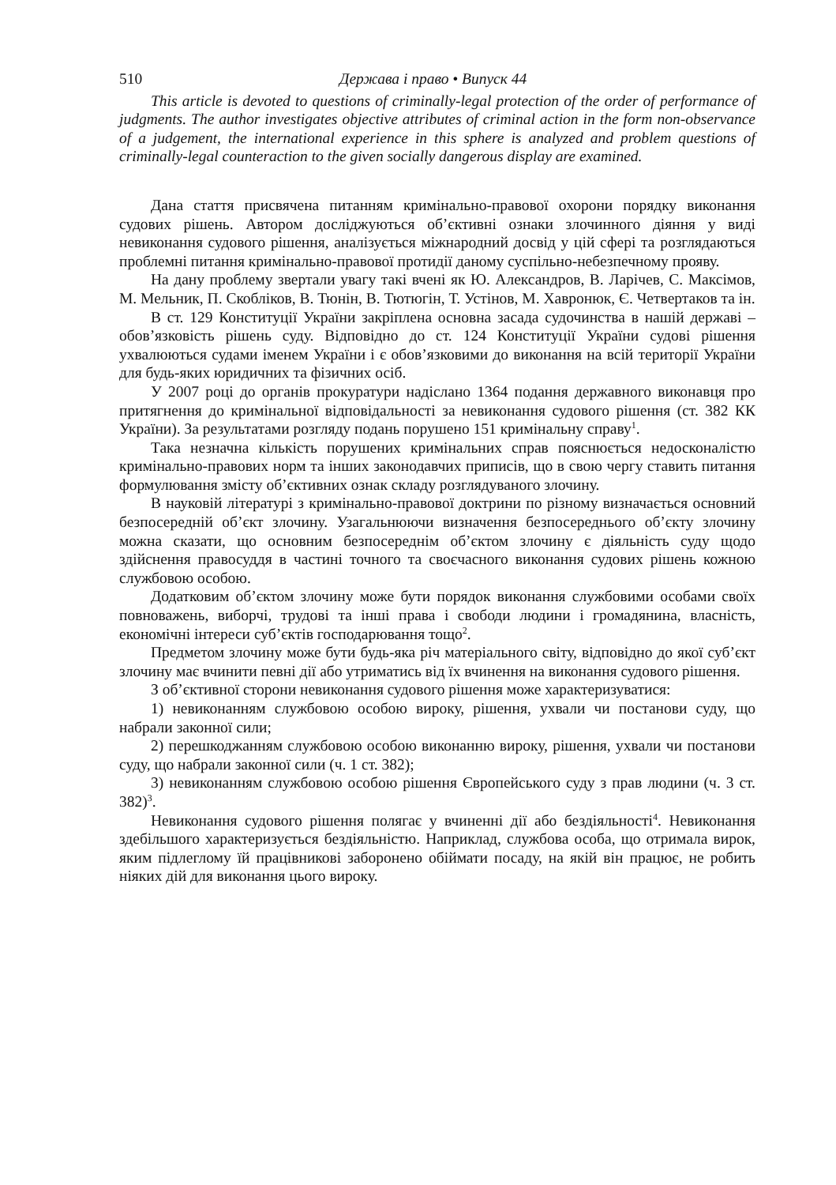510 Держава і право • Випуск 44
This article is devoted to questions of criminally-legal protection of the order of performance of judgments. The author investigates objective attributes of criminal action in the form non-observance of a judgement, the international experience in this sphere is analyzed and problem questions of criminally-legal counteraction to the given socially dangerous display are examined.
Дана стаття присвячена питанням кримінально-правової охорони порядку виконання судових рішень. Автором досліджуються об’єктивні ознаки злочинного діяння у виді невиконання судового рішення, аналізується міжнародний досвід у цій сфері та розглядаються проблемні питання кримінально-правової протидії даному суспільно-небезпечному прояву.
На дану проблему звертали увагу такі вчені як Ю. Александров, В. Ларічев, С. Максімов, М. Мельник, П. Скобліков, В. Тюнін, В. Тютюгін, Т. Устінов, М. Хавронюк, Є. Четвертаков та ін.
В ст. 129 Конституції України закріплена основна засада судочинства в нашій державі – обов’язковість рішень суду. Відповідно до ст. 124 Конституції України судові рішення ухвалюються судами іменем України і є обов’язковими до виконання на всій території України для будь-яких юридичних та фізичних осіб.
У 2007 році до органів прокуратури надіслано 1364 подання державного виконавця про притягнення до кримінальної відповідальності за невиконання судового рішення (ст. 382 КК України). За результатами розгляду подань порушено 151 кримінальну справу<sup>1</sup>.
Така незначна кількість порушених кримінальних справ пояснюється недосконалістю кримінально-правових норм та інших законодавчих приписів, що в свою чергу ставить питання формулювання змісту об’єктивних ознак складу розглядуваного злочину.
В науковій літературі з кримінально-правової доктрини по різному визначається основний безпосередній об’єкт злочину. Узагальнюючи визначення безпосереднього об’єкту злочину можна сказати, що основним безпосереднім об’єктом злочину є діяльність суду щодо здійснення правосуддя в частині точного та своєчасного виконання судових рішень кожною службовою особою.
Додатковим об’єктом злочину може бути порядок виконання службовими особами своїх повноважень, виборчі, трудові та інші права і свободи людини і громадянина, власність, економічні інтереси суб’єктів господарювання тощо<sup>2</sup>.
Предметом злочину може бути будь-яка річ матеріального світу, відповідно до якої суб’єкт злочину має вчинити певні дії або утриматись від їх вчинення на виконання судового рішення.
З об’єктивної сторони невиконання судового рішення може характеризуватися:
1) невиконанням службовою особою вироку, рішення, ухвали чи постанови суду, що набрали законної сили;
2) перешкоджанням службовою особою виконанню вироку, рішення, ухвали чи постанови суду, що набрали законної сили (ч. 1 ст. 382);
3) невиконанням службовою особою рішення Європейського суду з прав людини (ч. 3 ст. 382)<sup>3</sup>.
Невиконання судового рішення полягає у вчиненні дії або бездіяльності<sup>4</sup>. Невиконання здебільшого характеризується бездіяльністю. Наприклад, службова особа, що отримала вирок, яким підлеглому їй працівникові заборонено обіймати посаду, на якій він працює, не робить ніяких дій для виконання цього вироку.